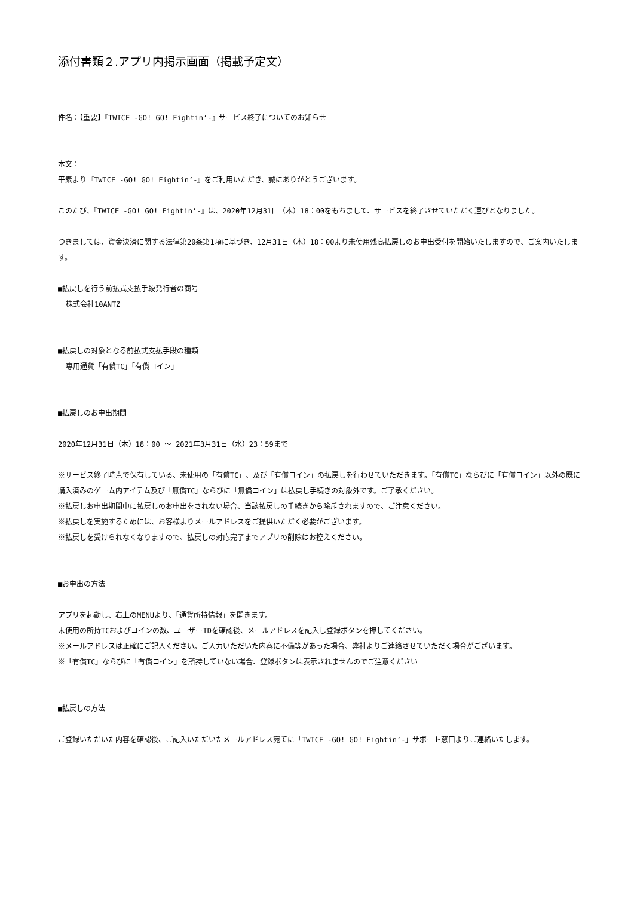添付書類２.アプリ内掲示画面（掲載予定文）
件名：【重要】『TWICE -GO! GO! Fightin’-』サービス終了についてのお知らせ
本文：
平素より『TWICE -GO! GO! Fightin’-』をご利用いただき、誠にありがとうございます。
このたび、『TWICE -GO! GO! Fightin’-』は、2020年12月31日（木）18：00をもちまして、サービスを終了させていただく運びとなりました。
つきましては、資金決済に関する法律第20条第1項に基づき、12月31日（木）18：00より未使用残高払戻しのお申出受付を開始いたしますので、ご案内いたします。
■払戻しを行う前払式支払手段発行者の商号
株式会社10ANTZ
■払戻しの対象となる前払式支払手段の種類
専用通貨「有償TC」「有償コイン」
■払戻しのお申出期間
2020年12月31日（木）18：00 ～ 2021年3月31日（水）23：59まで
※サービス終了時点で保有している、未使用の「有償TC」、及び「有償コイン」の払戻しを行わせていただきます。「有償TC」ならびに「有償コイン」以外の既に購入済みのゲーム内アイテム及び「無償TC」ならびに「無償コイン」は払戻し手続きの対象外です。ご了承ください。
※払戻しお申出期間中に払戻しのお申出をされない場合、当該払戻しの手続きから除斥されますので、ご注意ください。
※払戻しを実施するためには、お客様よりメールアドレスをご提供いただく必要がございます。
※払戻しを受けられなくなりますので、払戻しの対応完了までアプリの削除はお控えください。
■お申出の方法
アプリを起動し、右上のMENUより、「通貨所持情報」を開きます。
未使用の所持TCおよびコインの数、ユーザーIDを確認後、メールアドレスを記入し登録ボタンを押してください。
※メールアドレスは正確にご記入ください。ご入力いただいた内容に不備等があった場合、弊社よりご連絡させていただく場合がございます。
※「有償TC」ならびに「有償コイン」を所持していない場合、登録ボタンは表示されませんのでご注意ください
■払戻しの方法
ご登録いただいた内容を確認後、ご記入いただいたメールアドレス宛てに「TWICE -GO! GO! Fightin’-」サポート窓口よりご連絡いたします。